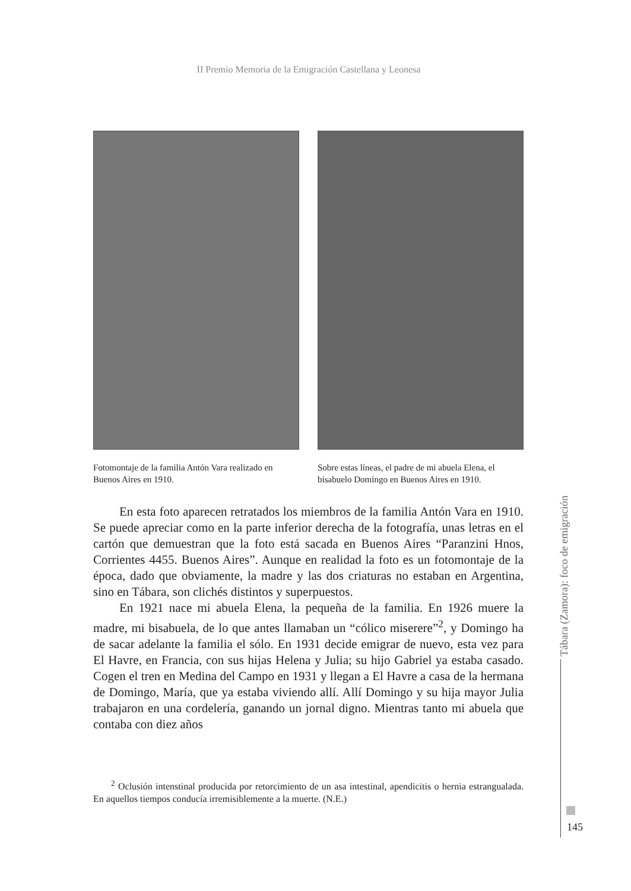II Premio Memoria de la Emigración Castellana y Leonesa
Fotomontaje de la familia Antón Vara realizado en Buenos Aires en 1910.
Sobre estas líneas, el padre de mi abuela Elena, el bisabuelo Domingo en Buenos Aires en 1910.
En esta foto aparecen retratados los miembros de la familia Antón Vara en 1910. Se puede apreciar como en la parte inferior derecha de la fotografía, unas letras en el cartón que demuestran que la foto está sacada en Buenos Aires “Paranzini Hnos, Corrientes 4455. Buenos Aires”. Aunque en realidad la foto es un fotomontaje de la época, dado que obviamente, la madre y las dos criaturas no estaban en Argentina, sino en Tábara, son clichés distintos y superpuestos.
En 1921 nace mi abuela Elena, la pequeña de la familia. En 1926 muere la madre, mi bisabuela, de lo que antes llamaban un “cólico miserere”<sup>2</sup>, y Domingo ha de sacar adelante la familia el sólo. En 1931 decide emigrar de nuevo, esta vez para El Havre, en Francia, con sus hijas Helena y Julia; su hijo Gabriel ya estaba casado. Cogen el tren en Medina del Campo en 1931 y llegan a El Havre a casa de la hermana de Domingo, María, que ya estaba viviendo allí. Allí Domingo y su hija mayor Julia trabajaron en una cordelería, ganando un jornal digno. Mientras tanto mi abuela que contaba con diez años
<sup>2</sup> Oclusión intenstinal producida por retorcimiento de un asa intestinal, apendicitis o hernia estrangualada. En aquellos tiempos conducía irremisiblemente a la muerte. (N.E.)
Tábara (Zamora): foco de emigración
145